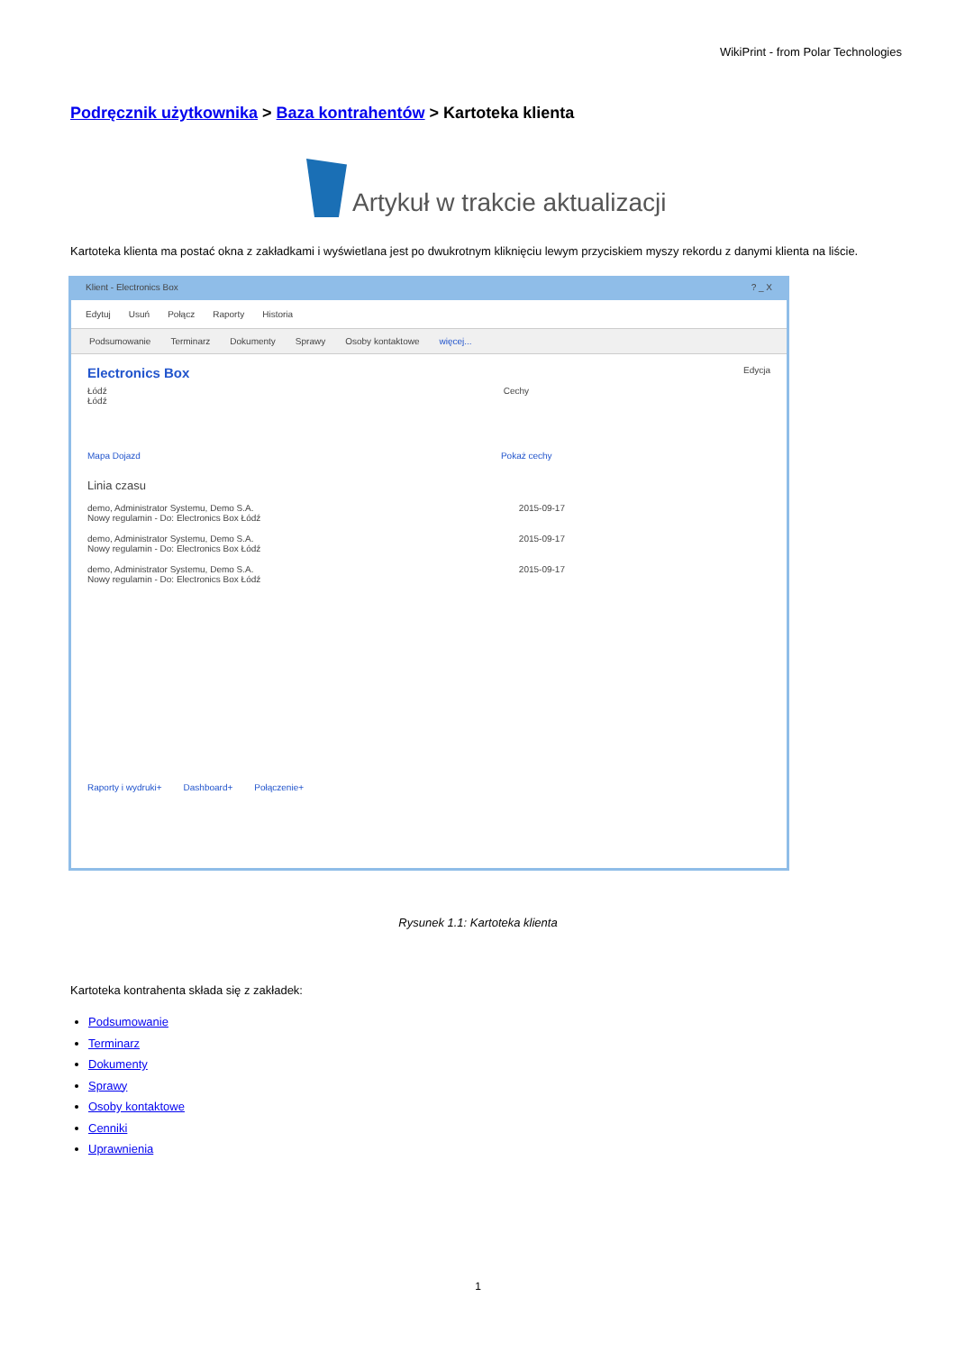WikiPrint - from Polar Technologies
Podręcznik użytkownika > Baza kontrahentów > Kartoteka klienta
Artykuł w trakcie aktualizacji
Kartoteka klienta ma postać okna z zakładkami i wyświetlana jest po dwukrotnym kliknięciu lewym przyciskiem myszy rekordu z danymi klienta na liście.
Klient - Electronics Box? _ X
Edytuj Usuń Połącz Raporty Historia
Podsumowanie Terminarz Dokumenty Sprawy Osoby kontaktowe więcej...
Electronics Box Edycja
Łódź
Łódź
Cechy
Mapa Dojazd Pokaż cechy
Linia czasu
demo, Administrator Systemu, Demo S.A.
Nowy regulamin - Do: Electronics Box Łódź 2015-09-17
demo, Administrator Systemu, Demo S.A.
Nowy regulamin - Do: Electronics Box Łódź 2015-09-17
demo, Administrator Systemu, Demo S.A.
Nowy regulamin - Do: Electronics Box Łódź 2015-09-17
Raporty i wydruki+ Dashboard+ Połączenie+
Rysunek 1.1: Kartoteka klienta
Kartoteka kontrahenta składa się z zakładek:
Podsumowanie
Terminarz
Dokumenty
Sprawy
Osoby kontaktowe
Cenniki
Uprawnienia
1